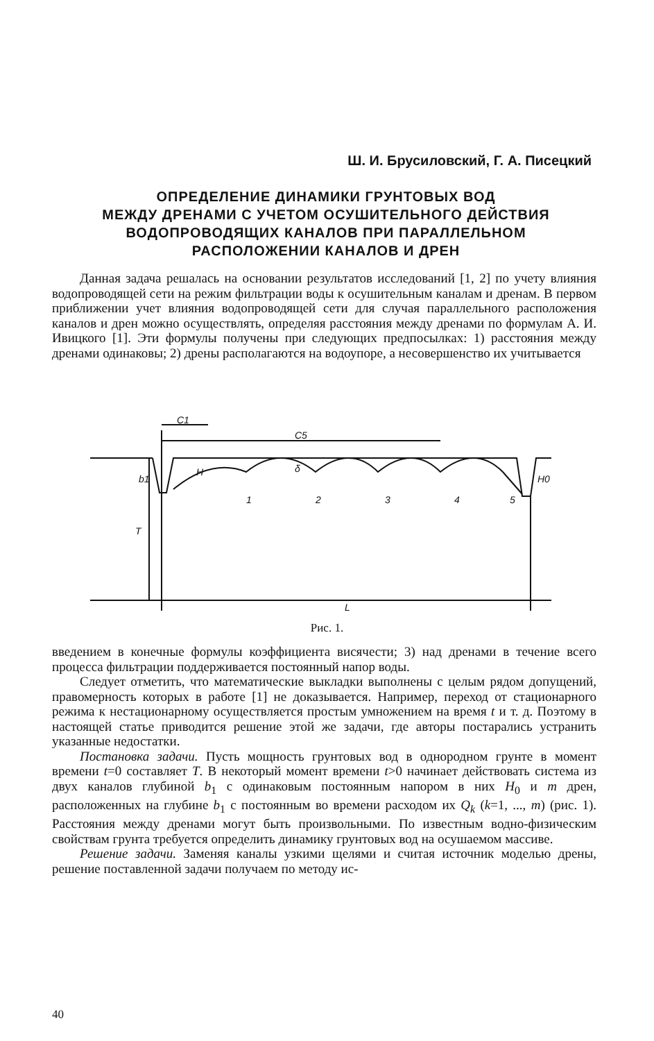Ш. И. Брусиловский, Г. А. Писецкий
ОПРЕДЕЛЕНИЕ ДИНАМИКИ ГРУНТОВЫХ ВОД
МЕЖДУ ДРЕНАМИ С УЧЕТОМ ОСУШИТЕЛЬНОГО ДЕЙСТВИЯ
ВОДОПРОВОДЯЩИХ КАНАЛОВ ПРИ ПАРАЛЛЕЛЬНОМ
РАСПОЛОЖЕНИИ КАНАЛОВ И ДРЕН
Данная задача решалась на основании результатов исследований [1, 2] по учету влияния водопроводящей сети на режим фильтрации воды к осушительным каналам и дренам. В первом приближении учет влияния водопроводящей сети для случая параллельного расположения каналов и дрен можно осуществлять, определяя расстояния между дренами по формулам А. И. Ивицкого [1]. Эти формулы получены при следующих предпосылках: 1) расстояния между дренами одинаковы; 2) дрены располагаются на водоупоре, а несовершенство их учитывается
C1
C5
T
L
1
2
3
4
5
b1
H
δ
H0
Рис. 1.
введением в конечные формулы коэффициента висячести; 3) над дренами в течение всего процесса фильтрации поддерживается постоянный напор воды.
Следует отметить, что математические выкладки выполнены с целым рядом допущений, правомерность которых в работе [1] не доказывается. Например, переход от стационарного режима к нестационарному осуществляется простым умножением на время t и т. д. Поэтому в настоящей статье приводится решение этой же задачи, где авторы постарались устранить указанные недостатки.
Постановка задачи. Пусть мощность грунтовых вод в однородном грунте в момент времени t=0 составляет T. В некоторый момент времени t>0 начинает действовать система из двух каналов глубиной b<sub>1</sub> с одинаковым постоянным напором в них H<sub>0</sub> и m дрен, расположенных на глубине b<sub>1</sub> с постоянным во времени расходом их Q<sub>k</sub> (k=1, ..., m) (рис. 1). Расстояния между дренами могут быть произвольными. По известным водно-физическим свойствам грунта требуется определить динамику грунтовых вод на осушаемом массиве.
Решение задачи. Заменяя каналы узкими щелями и считая источник моделью дрены, решение поставленной задачи получаем по методу ис-
40